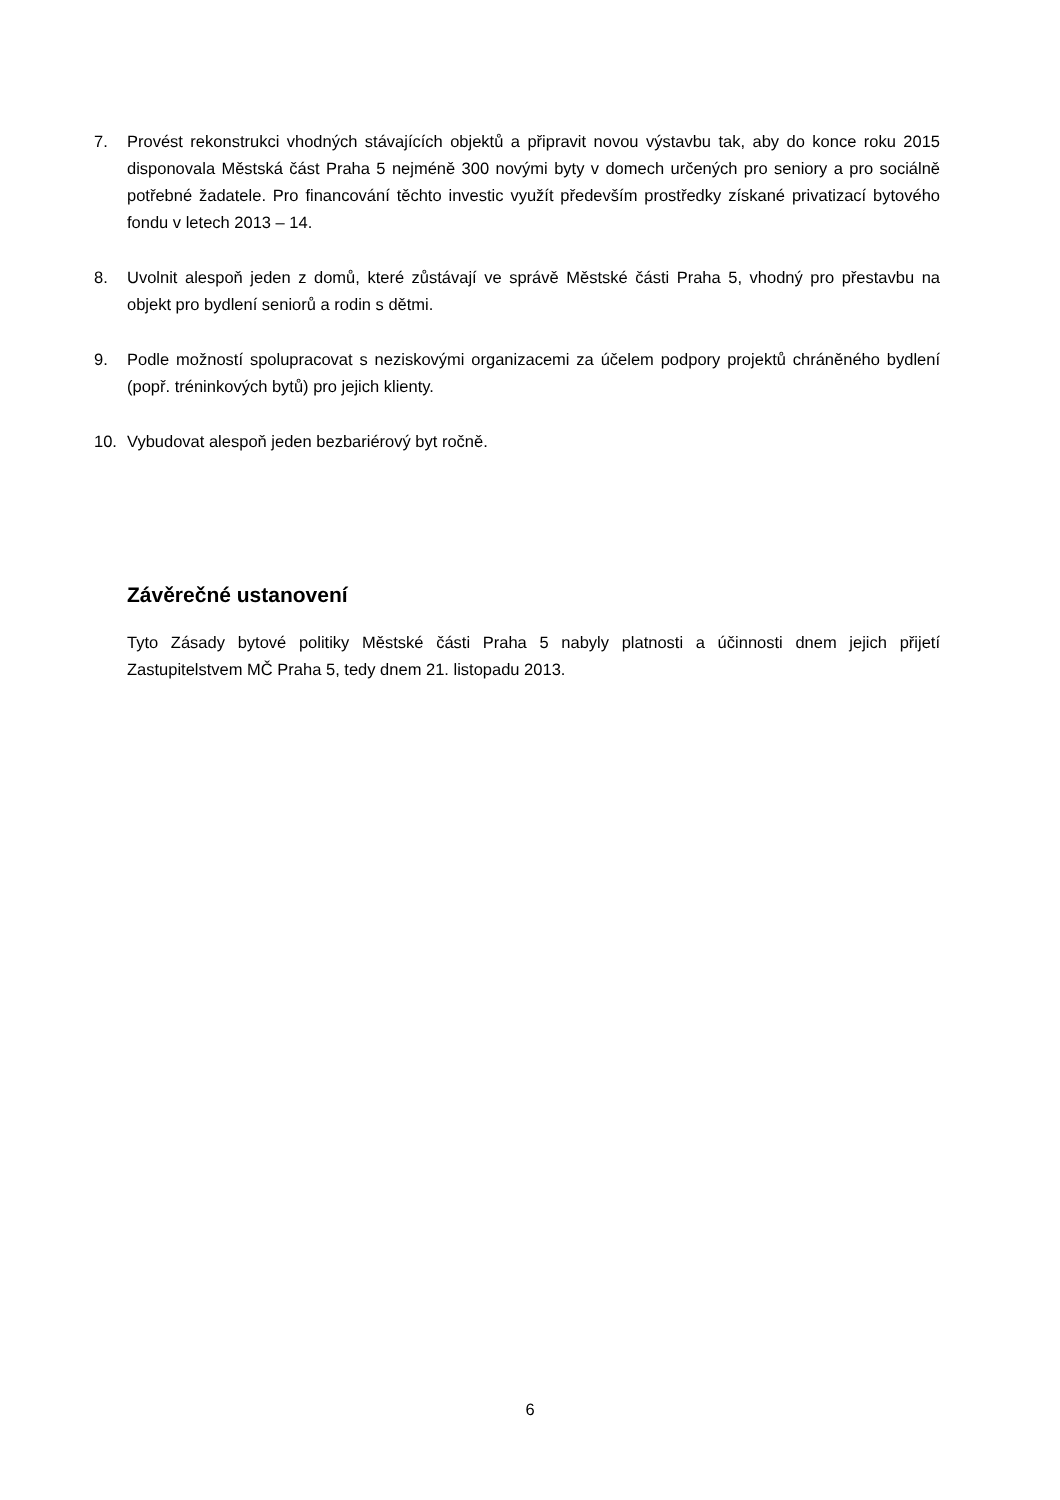7. Provést rekonstrukci vhodných stávajících objektů a připravit novou výstavbu tak, aby do konce roku 2015 disponovala Městská část Praha 5 nejméně 300 novými byty v domech určených pro seniory a pro sociálně potřebné žadatele. Pro financování těchto investic využít především prostředky získané privatizací bytového fondu v letech 2013 – 14.
8. Uvolnit alespoň jeden z domů, které zůstávají ve správě Městské části Praha 5, vhodný pro přestavbu na objekt pro bydlení seniorů a rodin s dětmi.
9. Podle možností spolupracovat s neziskovými organizacemi za účelem podpory projektů chráněného bydlení (popř. tréninkových bytů) pro jejich klienty.
10. Vybudovat alespoň jeden bezbariérový byt ročně.
Závěrečné ustanovení
Tyto Zásady bytové politiky Městské části Praha 5 nabyly platnosti a účinnosti dnem jejich přijetí Zastupitelstvem MČ Praha 5, tedy dnem 21. listopadu 2013.
6